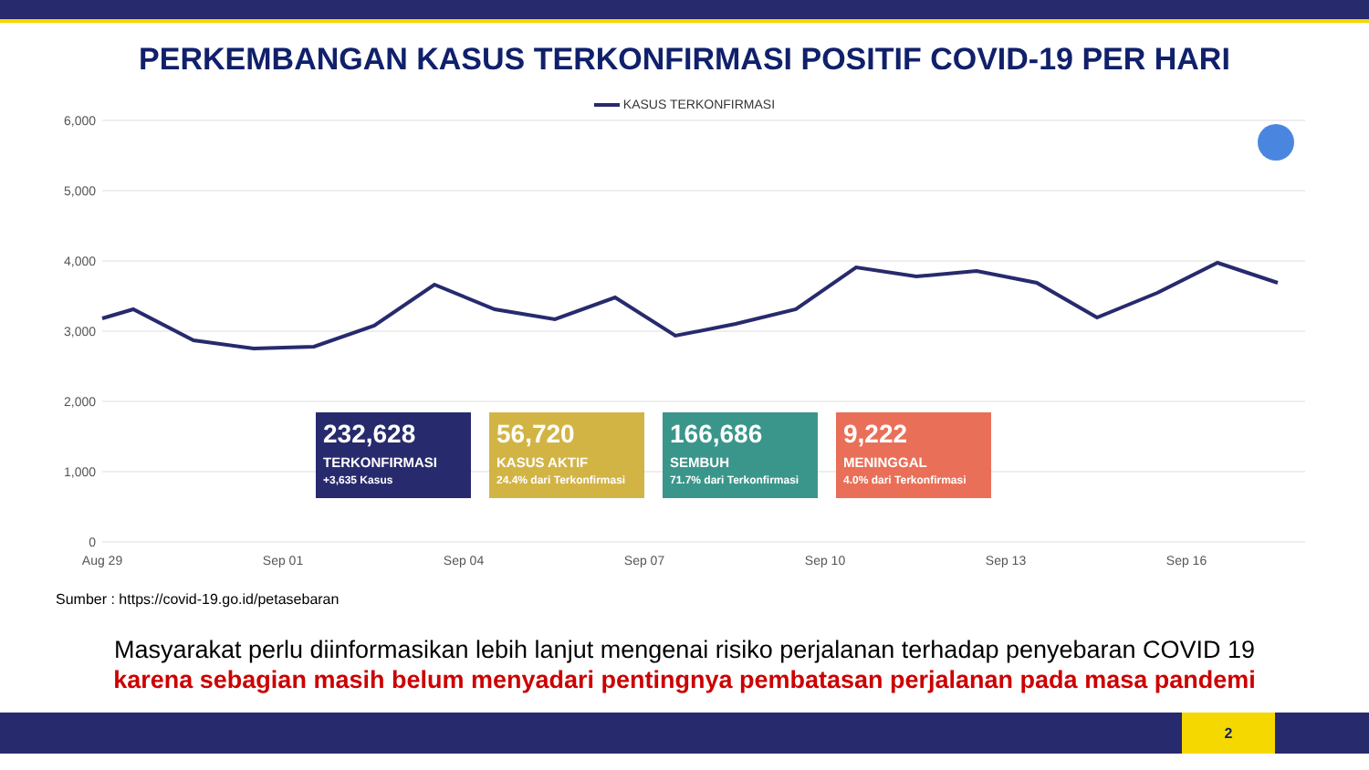PERKEMBANGAN KASUS TERKONFIRMASI POSITIF COVID-19 PER HARI
KASUS TERKONFIRMASI
6,000
5,000
4,000
3,000
2,000
1,000
0
Aug 29
Sep 01
Sep 04
Sep 07
Sep 10
Sep 13
Sep 16
232,628
TERKONFIRMASI
+3,635 Kasus
56,720
KASUS AKTIF
24.4% dari Terkonfirmasi
166,686
SEMBUH
71.7% dari Terkonfirmasi
9,222
MENINGGAL
4.0% dari Terkonfirmasi
Sumber : https://covid-19.go.id/petasebaran
Masyarakat perlu diinformasikan lebih lanjut mengenai risiko perjalanan terhadap penyebaran COVID 19
karena sebagian masih belum menyadari pentingnya pembatasan perjalanan pada masa pandemi
2